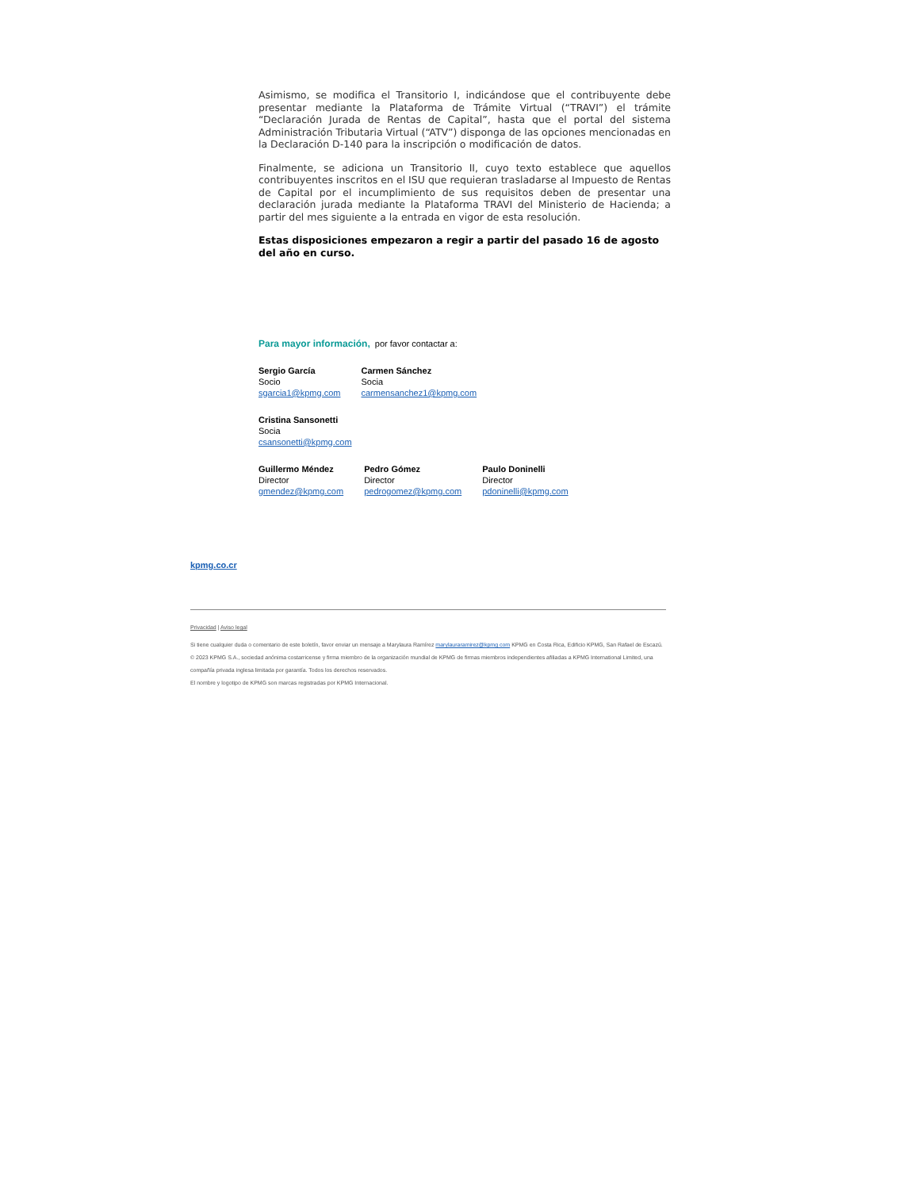Asimismo, se modifica el Transitorio I, indicándose que el contribuyente debe presentar mediante la Plataforma de Trámite Virtual (“TRAVI”) el trámite “Declaración Jurada de Rentas de Capital”, hasta que el portal del sistema Administración Tributaria Virtual (“ATV”) disponga de las opciones mencionadas en la Declaración D-140 para la inscripción o modificación de datos.
Finalmente, se adiciona un Transitorio II, cuyo texto establece que aquellos contribuyentes inscritos en el ISU que requieran trasladarse al Impuesto de Rentas de Capital por el incumplimiento de sus requisitos deben de presentar una declaración jurada mediante la Plataforma TRAVI del Ministerio de Hacienda; a partir del mes siguiente a la entrada en vigor de esta resolución.
Estas disposiciones empezaron a regir a partir del pasado 16 de agosto del año en curso.
Para mayor información, por favor contactar a:
Sergio García
Socio
sgarcia1@kpmg.com
Carmen Sánchez
Socia
carmensanchez1@kpmg.com
Cristina Sansonetti
Socia
csansonetti@kpmg.com
Guillermo Méndez
Director
gmendez@kpmg.com
Pedro Gómez
Director
pedrogomez@kpmg.com
Paulo Doninelli
Director
pdoninelli@kpmg.com
kpmg.co.cr
Privacidad | Aviso legal
Si tiene cualquier duda o comentario de este boletín, favor enviar un mensaje a Marylaura Ramírez marylauraramirez@kpmg com KPMG en Costa Rica, Edificio KPMG, San Rafael de Escazú.
© 2023 KPMG S.A., sociedad anónima costarricense y firma miembro de la organización mundial de KPMG de firmas miembros independientes afiliadas a KPMG International Limited, una compañía privada inglesa limitada por garantía. Todos los derechos reservados.
El nombre y logotipo de KPMG son marcas registradas por KPMG Internacional.